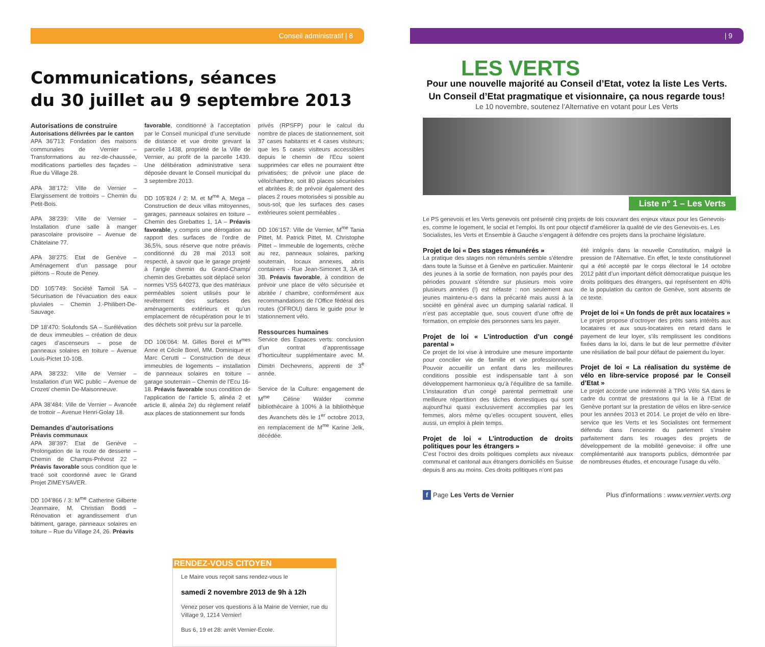Conseil administratif | 8
Communications, séances
du 30 juillet au 9 septembre 2013
Autorisations de construire
Autorisations délivrées par le canton
APA 36’713: Fondation des maisons communales de Vernier – Transformations au rez-de-chaussée, modifications partielles des façades – Rue du Village 28.
APA 38’172: Ville de Vernier – Elargissement de trottoirs – Chemin du Petit-Bois.
APA 38’239: Ville de Vernier – Installation d’une salle à manger parascolaire provisoire – Avenue de Châtelaine 77.
APA 38’275: Etat de Genève – Aménagement d’un passage pour piétons – Route de Peney.
DD 105’749: Société Tamoil SA – Sécurisation de l’évacuation des eaux pluviales – Chemin J.-Philibert-De-Sauvage.
DP 18’470: Solufonds SA – Surélévation de deux immeubles – création de deux cages d’ascenseurs – pose de panneaux solaires en toiture – Avenue Louis-Pictet 10-10B.
APA 38’232: Ville de Vernier – Installation d’un WC public – Avenue de Crozet/ chemin De-Maisonneuve.
APA 38’484: Ville de Vernier – Avancée de trottoir – Avenue Henri-Golay 18.
Demandes d’autorisations
Préavis communaux
APA 38’397: Etat de Genève – Prolongation de la route de desserte – Chemin de Champs-Prévost 22 – Préavis favorable sous condition que le tracé soit coordonné avec le Grand Projet ZIMEYSAVER.
DD 104’866 / 3: M<sup>me</sup> Catherine Gilberte Jeanmaire, M. Christian Boddi – Rénovation et agrandissement d’un bâtiment, garage, panneaux solaires en toiture – Rue du Village 24, 26. Préavis
favorable, conditionné à l’acceptation par le Conseil municipal d’une servitude de distance et vue droite grevant la parcelle 1438, propriété de la Ville de Vernier, au profit de la parcelle 1439. Une délibération administrative sera déposée devant le Conseil municipal du 3 septembre 2013.
DD 105’824 / 2: M. et M<sup>me</sup> A. Mega – Construction de deux villas mitoyennes, garages, panneaux solaires en toiture – Chemin des Grebattes 1, 1A – Préavis favorable, y compris une dérogation au rapport des surfaces de l’ordre de 36,5%, sous réserve que notre préavis conditionné du 28 mai 2013 soit respecté, à savoir que le garage projeté à l’angle chemin du Grand-Champ/ chemin des Grebattes soit déplacé selon normes VSS 640273, que des matériaux perméables soient utilisés pour le revêtement des surfaces des aménagements extérieurs et qu’un emplacement de récupération pour le tri des déchets soit prévu sur la parcelle.
DD 106’064: M. Gilles Borel et M<sup>mes</sup> Anne et Cécile Borel, MM. Dominique et Marc Cerutti – Construction de deux immeubles de logements – installation de panneaux solaires en toiture – garage souterrain – Chemin de l’Ecu 16-18. Préavis favorable sous condition de l’application de l’article 5, alinéa 2 et article 8, alinéa 2e) du règlement relatif aux places de stationnement sur fonds
privés (RPSFP) pour le calcul du nombre de places de stationnement, soit 37 cases habitants et 4 cases visiteurs; que les 5 cases visiteurs accessibles depuis le chemin de l’Ecu soient supprimées car elles ne pourraient être privatisées; de prévoir une place de vélo/chambre, soit 80 places sécurisées et abritées 8; de prévoir également des places 2 roues motorisées si possible au sous-sol; que les surfaces des cases extérieures soient perméables .
DD 106’157: Ville de Vernier, M<sup>me</sup> Tania Pittet, M. Patrick Pittet, M. Christophe Pittet – Immeuble de logements, crèche au rez, panneaux solaires, parking souterrain, locaux annexes, abris containers - Rue Jean-Simonet 3, 3A et 3B. Préavis favorable, à condition de prévoir une place de vélo sécurisée et abritée / chambre, conformément aux recommandations de l’Office fédéral des routes (OFROU) dans le guide pour le stationnement vélo.
Ressources humaines
Service des Espaces verts: conclusion d’un contrat d’apprentissage d’horticulteur supplémentaire avec M. Dimitri Dechevrens, apprenti de 3<sup>e</sup> année.
Service de la Culture: engagement de M<sup>me</sup> Céline Walder comme bibliothécaire à 100% à la bibliothèque des Avanchets dès le 1<sup>er</sup> octobre 2013, en remplacement de M<sup>me</sup> Karine Jelk, décédée.
RENDEZ-VOUS CITOYEN
Le Maire vous reçoit sans rendez-vous le
samedi 2 novembre 2013 de 9h à 12h
Venez poser vos questions à la Mairie de Vernier, rue du Village 9, 1214 Vernier!
Bus 6, 19 et 28: arrêt Vernier-Ecole.
| 9
LES VERTS
Pour une nouvelle majorité au Conseil d’Etat, votez la liste Les Verts.
Un Conseil d’Etat pragmatique et visionnaire, ça nous regarde tous!
Le 10 novembre, soutenez l’Alternative en votant pour Les Verts
Liste n° 1 – Les Verts
Le PS genevois et les Verts genevois ont présenté cinq projets de lois couvrant des enjeux vitaux pour les Genevois-es, comme le logement, le social et l’emploi. Ils ont pour objectif d’améliorer la qualité de vie des Genevois-es. Les Socialistes, les Verts et Ensemble à Gauche s’engagent à défendre ces projets dans la prochaine législature.
Projet de loi « Des stages rémunérés »
La pratique des stages non rémunérés semble s’étendre dans toute la Suisse et à Genève en particulier. Maintenir des jeunes à la sortie de formation, non payés pour des périodes pouvant s’étendre sur plusieurs mois voire plusieurs années (!) est néfaste : non seulement aux jeunes maintenu-e-s dans la précarité mais aussi à la société en général avec un dumping salarial radical. Il n’est pas acceptable que, sous couvert d’une offre de formation, on emploie des personnes sans les payer.
Projet de loi « L’introduction d’un congé parental »
Ce projet de loi vise à introduire une mesure importante pour concilier vie de famille et vie professionnelle. Pouvoir accueillir un enfant dans les meilleures conditions possible est indispensable tant à son développement harmonieux qu’à l’équilibre de sa famille. L’instauration d’un congé parental permettrait une meilleure répartition des tâches domestiques qui sont aujourd’hui quasi exclusivement accomplies par les femmes, alors même qu’elles occupent souvent, elles aussi, un emploi à plein temps.
Projet de loi « L’introduction de droits politiques pour les étrangers »
C’est l’octroi des droits politiques complets aux niveaux communal et cantonal aux étrangers domiciliés en Suisse depuis 8 ans au moins. Ces droits politiques n’ont pas
été intégrés dans la nouvelle Constitution, malgré la pression de l’Alternative. En effet, le texte constitutionnel qui a été accepté par le corps électoral le 14 octobre 2012 pâtit d’un important déficit démocratique puisque les droits politiques des étrangers, qui représentent en 40% de la population du canton de Genève, sont absents de ce texte.
Projet de loi « Un fonds de prêt aux locataires »
Le projet propose d’octroyer des prêts sans intérêts aux locataires et aux sous-locataires en retard dans le payement de leur loyer, s’ils remplissent les conditions fixées dans la loi, dans le but de leur permettre d’éviter une résiliation de bail pour défaut de paiement du loyer.
Projet de loi « La réalisation du système de vélo en libre-service proposé par le Conseil d’Etat »
Le projet accorde une indemnité à TPG Vélo SA dans le cadre du contrat de prestations qui la lie à l’Etat de Genève portant sur la prestation de vélos en libre-service pour les années 2013 et 2014. Le projet de vélo en libre-service que les Verts et les Socialistes ont fermement défendu dans l’enceinte du parlement s’insère parfaitement dans les rouages des projets de développement de la mobilité genevoise: il offre une complémentarité aux transports publics, démontrée par de nombreuses études, et encourage l’usage du vélo.
f Page Les Verts de Vernier Plus d'informations : www.vernier.verts.org